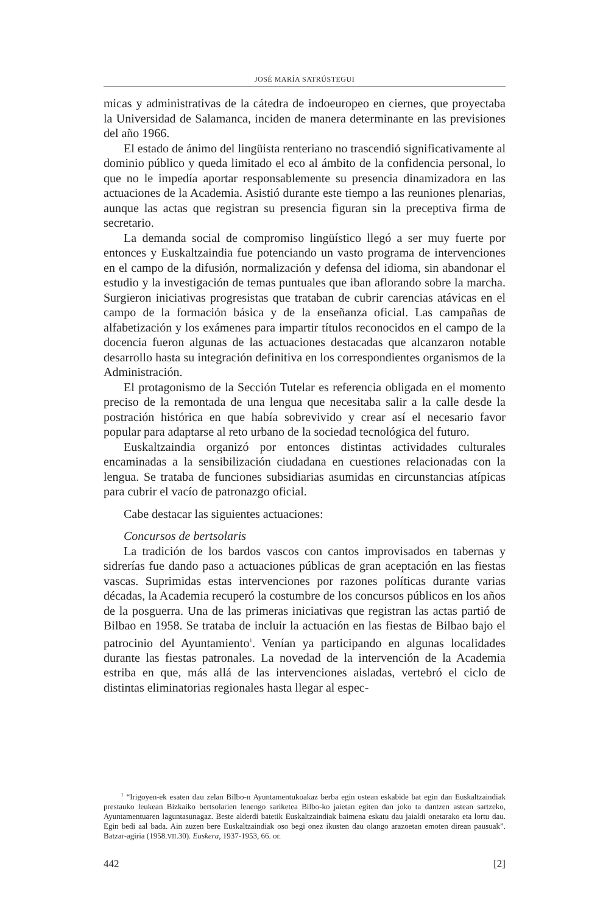JOSÉ MARÍA SATRÚSTEGUI
micas y administrativas de la cátedra de indoeuropeo en ciernes, que proyectaba la Universidad de Salamanca, inciden de manera determinante en las previsiones del año 1966.
El estado de ánimo del lingüista renteriano no trascendió significativamente al dominio público y queda limitado el eco al ámbito de la confidencia personal, lo que no le impedía aportar responsablemente su presencia dinamizadora en las actuaciones de la Academia. Asistió durante este tiempo a las reuniones plenarias, aunque las actas que registran su presencia figuran sin la preceptiva firma de secretario.
La demanda social de compromiso lingüístico llegó a ser muy fuerte por entonces y Euskaltzaindia fue potenciando un vasto programa de intervenciones en el campo de la difusión, normalización y defensa del idioma, sin abandonar el estudio y la investigación de temas puntuales que iban aflorando sobre la marcha. Surgieron iniciativas progresistas que trataban de cubrir carencias atávicas en el campo de la formación básica y de la enseñanza oficial. Las campañas de alfabetización y los exámenes para impartir títulos reconocidos en el campo de la docencia fueron algunas de las actuaciones destacadas que alcanzaron notable desarrollo hasta su integración definitiva en los correspondientes organismos de la Administración.
El protagonismo de la Sección Tutelar es referencia obligada en el momento preciso de la remontada de una lengua que necesitaba salir a la calle desde la postración histórica en que había sobrevivido y crear así el necesario favor popular para adaptarse al reto urbano de la sociedad tecnológica del futuro.
Euskaltzaindia organizó por entonces distintas actividades culturales encaminadas a la sensibilización ciudadana en cuestiones relacionadas con la lengua. Se trataba de funciones subsidiarias asumidas en circunstancias atípicas para cubrir el vacío de patronazgo oficial.
Cabe destacar las siguientes actuaciones:
Concursos de bertsolaris
La tradición de los bardos vascos con cantos improvisados en tabernas y sidrerías fue dando paso a actuaciones públicas de gran aceptación en las fiestas vascas. Suprimidas estas intervenciones por razones políticas durante varias décadas, la Academia recuperó la costumbre de los concursos públicos en los años de la posguerra. Una de las primeras iniciativas que registran las actas partió de Bilbao en 1958. Se trataba de incluir la actuación en las fiestas de Bilbao bajo el patrocinio del Ayuntamiento<sup>1</sup>. Venían ya participando en algunas localidades durante las fiestas patronales. La novedad de la intervención de la Academia estriba en que, más allá de las intervenciones aisladas, vertebró el ciclo de distintas eliminatorias regionales hasta llegar al espec-
<sup>1</sup> “Irigoyen-ek esaten dau zelan Bilbo-n Ayuntamentukoakaz berba egin ostean eskabide bat egin dan Euskaltzaindiak prestauko leukean Bizkaiko bertsolarien lenengo sariketea Bilbo-ko jaietan egiten dan joko ta dantzen astean sartzeko, Ayuntamentuaren laguntasunagaz. Beste alderdi batetik Euskaltzaindiak baimena eskatu dau jaialdi onetarako eta lortu dau. Egin bedi aal bada. Ain zuzen bere Euskaltzaindiak oso begi onez ikusten dau olango arazoetan emoten direan pausuak”. Batzar-agiria (1958.VII.30). Euskera, 1937-1953, 66. or.
442 [2]